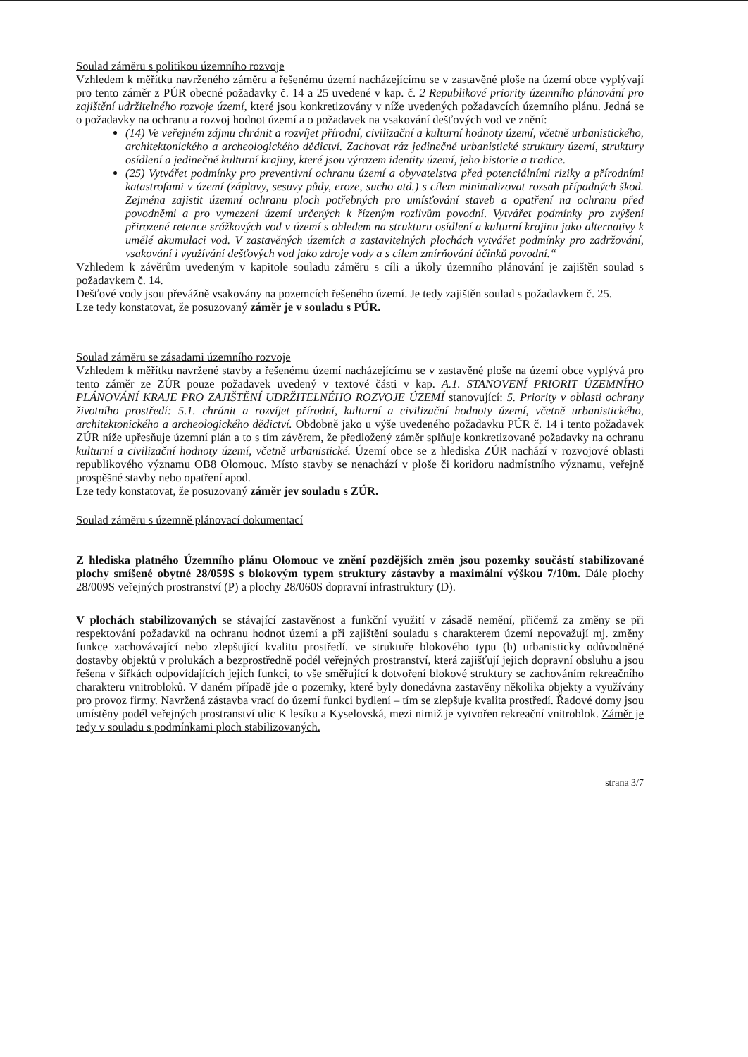Soulad záměru s politikou územního rozvoje
Vzhledem k měřítku navrženého záměru a řešenému území nacházejícímu se v zastavěné ploše na území obce vyplývají pro tento záměr z PÚR obecné požadavky č. 14 a 25 uvedené v kap. č. 2 Republikové priority územního plánování pro zajištění udržitelného rozvoje území, které jsou konkretizovány v níže uvedených požadavcích územního plánu. Jedná se o požadavky na ochranu a rozvoj hodnot území a o požadavek na vsakování dešťových vod ve znění:
(14) Ve veřejném zájmu chránit a rozvíjet přírodní, civilizační a kulturní hodnoty území, včetně urbanistického, architektonického a archeologického dědictví. Zachovat ráz jedinečné urbanistické struktury území, struktury osídlení a jedinečné kulturní krajiny, které jsou výrazem identity území, jeho historie a tradice.
(25) Vytvářet podmínky pro preventivní ochranu území a obyvatelstva před potenciálními riziky a přírodními katastrofami v území (záplavy, sesuvy půdy, eroze, sucho atd.) s cílem minimalizovat rozsah případných škod. Zejména zajistit územní ochranu ploch potřebných pro umísťování staveb a opatření na ochranu před povodněmi a pro vymezení území určených k řízeným rozlivům povodní. Vytvářet podmínky pro zvýšení přirozené retence srážkových vod v území s ohledem na strukturu osídlení a kulturní krajinu jako alternativy k umělé akumulaci vod. V zastavěných územích a zastavitelných plochách vytvářet podmínky pro zadržování, vsakování i využívání dešťových vod jako zdroje vody a s cílem zmírňování účinků povodní.“
Vzhledem k závěrům uvedeným v kapitole souladu záměru s cíli a úkoly územního plánování je zajištěn soulad s požadavkem č. 14.
Dešťové vody jsou převážně vsakovány na pozemcích řešeného území. Je tedy zajištěn soulad s požadavkem č. 25.
Lze tedy konstatovat, že posuzovaný záměr je v souladu s PÚR.
Soulad záměru se zásadami územního rozvoje
Vzhledem k měřítku navržené stavby a řešenému území nacházejícímu se v zastavěné ploše na území obce vyplývá pro tento záměr ze ZÚR pouze požadavek uvedený v textové části v kap. A.1. STANOVENÍ PRIORIT ÚZEMNÍHO PLÁNOVÁNÍ KRAJE PRO ZAJIŠTĚNÍ UDRŽITELNÉHO ROZVOJE ÚZEMÍ stanovující: 5. Priority v oblasti ochrany životního prostředí: 5.1. chránit a rozvíjet přírodní, kulturní a civilizační hodnoty území, včetně urbanistického, architektonického a archeologického dědictví. Obdobně jako u výše uvedeného požadavku PÚR č. 14 i tento požadavek ZÚR níže upřesňuje územní plán a to s tím závěrem, že předložený záměr splňuje konkretizované požadavky na ochranu kulturní a civilizační hodnoty území, včetně urbanistické. Území obce se z hlediska ZÚR nachází v rozvojové oblasti republikového významu OB8 Olomouc. Místo stavby se nenachází v ploše či koridoru nadmístního významu, veřejně prospěšné stavby nebo opatření apod.
Lze tedy konstatovat, že posuzovaný záměr jev souladu s ZÚR.
Soulad záměru s územně plánovací dokumentací
Z hlediska platného Územního plánu Olomouc ve znění pozdějších změn jsou pozemky součástí stabilizované plochy smíšené obytné 28/059S s blokovým typem struktury zástavby a maximální výškou 7/10m. Dále plochy 28/009S veřejných prostranství (P) a plochy 28/060S dopravní infrastruktury (D).
V plochách stabilizovaných se stávající zastavěnost a funkční využití v zásadě nemění, přičemž za změny se při respektování požadavků na ochranu hodnot území a při zajištění souladu s charakterem území nepovažují mj. změny funkce zachovávající nebo zlepšující kvalitu prostředí. ve struktuře blokového typu (b) urbanisticky odůvodněné dostavby objektů v prolukách a bezprostředně podél veřejných prostranství, která zajišťují jejich dopravní obsluhu a jsou řešena v šířkách odpovídajících jejich funkci, to vše směřující k dotvoření blokové struktury se zachováním rekreačního charakteru vnitrobloků. V daném případě jde o pozemky, které byly donedávna zastavěny několika objekty a využívány pro provoz firmy. Navržená zástavba vrací do území funkci bydlení – tím se zlepšuje kvalita prostředí. Řadové domy jsou umístěny podél veřejných prostranství ulic K lesíku a Kyselovská, mezi nimiž je vytvořen rekreační vnitroblok. Záměr je tedy v souladu s podmínkami ploch stabilizovaných.
strana 3/7